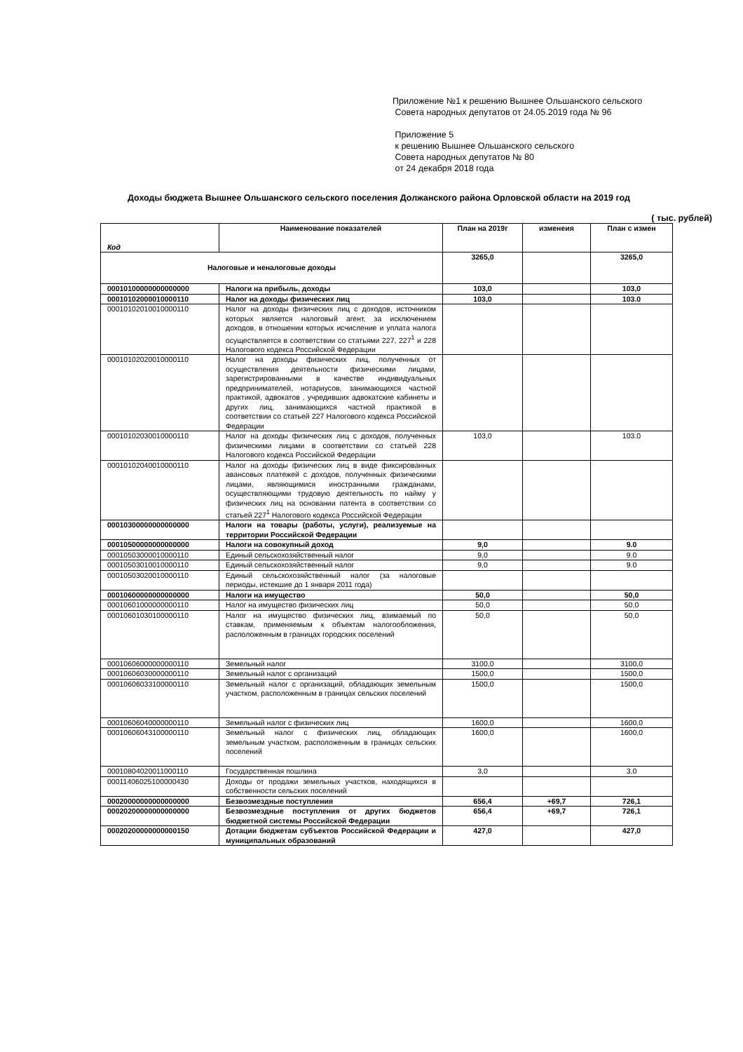Приложение №1 к решению Вышнее Ольшанского сельского
Совета народных депутатов от 24.05.2019 года № 96
Приложение 5
к решению Вышнее Ольшанского сельского
Совета народных депутатов № 80
от 24 декабря 2018 года
Доходы бюджета Вышнее Ольшанского сельского поселения Должанского района Орловской области на 2019 год
( тыс. рублей)
| Код | Наименование показателей | План на 2019г | изменеия | План с измен |
| --- | --- | --- | --- | --- |
| Налоговые и неналоговые доходы | | 3265,0 | | 3265,0 |
| 00010100000000000000 | Налоги на прибыль, доходы | 103,0 | | 103,0 |
| 00010102000010000110 | Налог на доходы физических лиц | 103,0 | | 103.0 |
| 00010102010010000110 | Налог на доходы физических лиц с доходов, источником которых является налоговый агент, за исключением доходов, в отношении которых исчисление и уплата налога осуществляется в соответствии со статьями 227, 227<sup>1</sup> и 228 Налогового кодекса Российской Федерации | | | |
| 00010102020010000110 | Налог на доходы физических лиц, полученных от осуществления деятельности физическими лицами, зарегистрированными в качестве индивидуальных предпринимателей, нотариусов, занимающихся частной практикой, адвокатов , учредивших адвокатские кабинеты и других лиц, занимающихся частной практикой в соответствии со статьей 227 Налогового кодекса Российской Федерации | | | |
| 00010102030010000110 | Налог на доходы физических лиц с доходов, полученных физическими лицами в соответствии со статьей 228 Налогового кодекса Российской Федерации | 103,0 | | 103.0 |
| 00010102040010000110 | Налог на доходы физических лиц в виде фиксированных авансовых платежей с доходов, полученных физическими лицами, являющимися иностранными гражданами, осуществляющими трудовую деятельность по найму у физических лиц на основании патента в соответствии со статьей 227<sup>1</sup> Налогового кодекса Российской Федерации | | | |
| 00010300000000000000 | Налоги на товары (работы, услуги), реализуемые на территории Российской Федерации | | | |
| 00010500000000000000 | Налоги на совокупный доход | 9,0 | | 9.0 |
| 00010503000010000110 | Единый сельскохозяйственный налог | 9,0 | | 9.0 |
| 00010503010010000110 | Единый сельскохозяйственный налог | 9,0 | | 9.0 |
| 00010503020010000110 | Единый сельскохозяйственный налог (за налоговые периоды, истекшие до 1 января 2011 года) | | | |
| 00010600000000000000 | Налоги на имущество | 50,0 | | 50,0 |
| 00010601000000000110 | Налог на имущество физических лиц | 50,0 | | 50,0 |
| 00010601030100000110 | Налог на имущество физических лиц, взимаемый по ставкам, применяемым к объектам налогообложения, расположенным в границах городских поселений | 50,0 | | 50,0 |
| 00010606000000000110 | Земельный налог | 3100,0 | | 3100,0 |
| 00010606030000000110 | Земельный налог с организаций | 1500,0 | | 1500,0 |
| 00010606033100000110 | Земельный налог с организаций, обладающих земельным участком, расположенным в границах сельских поселений | 1500,0 | | 1500,0 |
| 00010606040000000110 | Земельный налог с физических лиц | 1600,0 | | 1600,0 |
| 00010606043100000110 | Земельный налог с физических лиц, обладающих земельным участком, расположенным в границах сельских поселений | 1600,0 | | 1600,0 |
| 00010804020011000110 | Государственная пошлина | 3,0 | | 3,0 |
| 00011406025100000430 | Доходы от продажи земельных участков, находящихся в собственности сельских поселений | | | |
| 00020000000000000000 | Безвозмездные поступления | 656,4 | +69,7 | 726,1 |
| 00020200000000000000 | Безвозмездные поступления от других бюджетов бюджетной системы Российской Федерации | 656,4 | +69,7 | 726,1 |
| 00020200000000000150 | Дотации бюджетам субъектов Российской Федерации и муниципальных образований | 427,0 | | 427,0 |